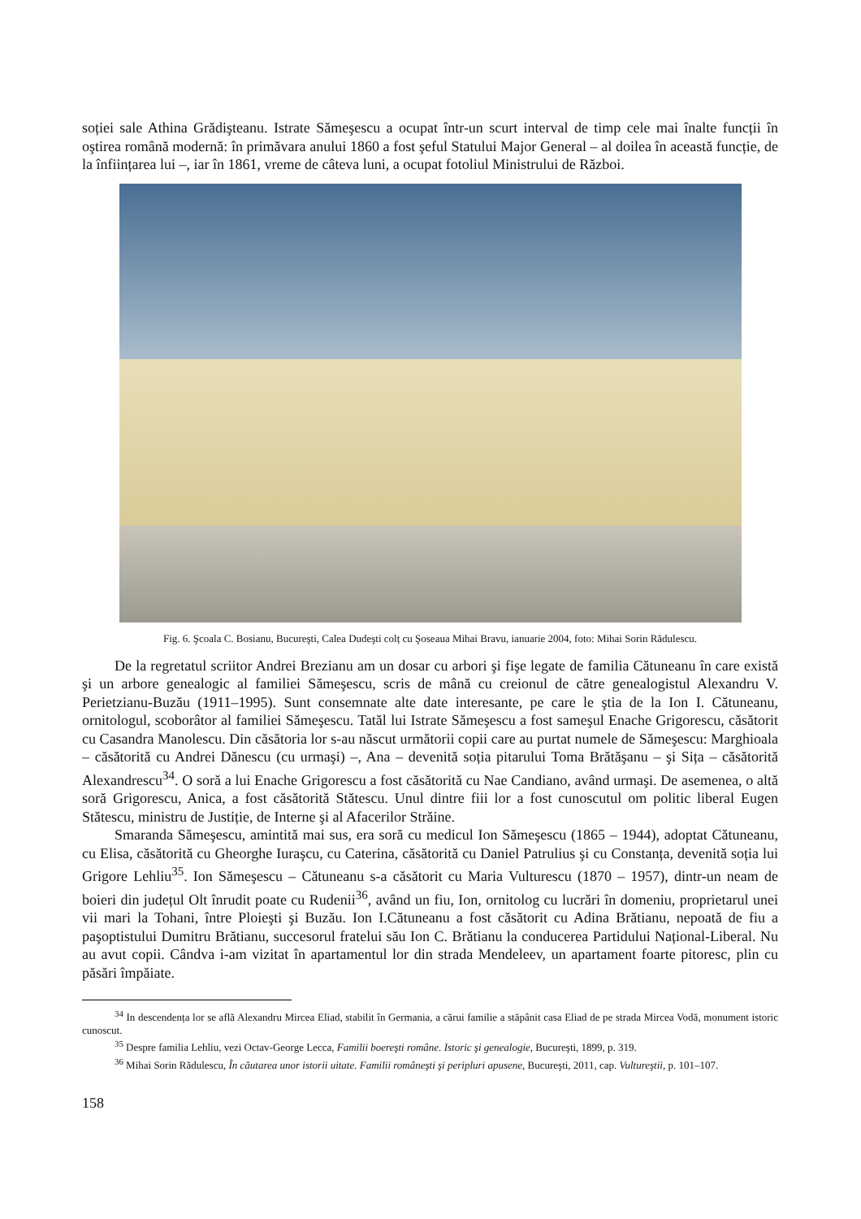soției sale Athina Grădişteanu. Istrate Sămeşescu a ocupat într-un scurt interval de timp cele mai înalte funcții în oştirea română modernă: în primăvara anului 1860 a fost şeful Statului Major General – al doilea în această funcție, de la înființarea lui –, iar în 1861, vreme de câteva luni, a ocupat fotoliul Ministrului de Război.
Fig. 6. Şcoala C. Bosianu, Bucureşti, Calea Dudeşti colț cu Şoseaua Mihai Bravu, ianuarie 2004, foto: Mihai Sorin Rădulescu.
De la regretatul scriitor Andrei Brezianu am un dosar cu arbori şi fişe legate de familia Cătuneanu în care există şi un arbore genealogic al familiei Sămeşescu, scris de mână cu creionul de către genealogistul Alexandru V. Perietzianu-Buzău (1911–1995). Sunt consemnate alte date interesante, pe care le ştia de la Ion I. Cătuneanu, ornitologul, scoborâtor al familiei Sămeşescu. Tatăl lui Istrate Sămeşescu a fost sameşul Enache Grigorescu, căsătorit cu Casandra Manolescu. Din căsătoria lor s-au născut următorii copii care au purtat numele de Sămeşescu: Marghioala – căsătorită cu Andrei Dănescu (cu urmaşi) –, Ana – devenită soția pitarului Toma Brătăşanu – şi Sița – căsătorită Alexandrescu<sup>34</sup>. O soră a lui Enache Grigorescu a fost căsătorită cu Nae Candiano, având urmaşi. De asemenea, o altă soră Grigorescu, Anica, a fost căsătorită Stătescu. Unul dintre fiii lor a fost cunoscutul om politic liberal Eugen Stătescu, ministru de Justiție, de Interne şi al Afacerilor Străine.
Smaranda Sămeşescu, amintită mai sus, era soră cu medicul Ion Sămeşescu (1865 – 1944), adoptat Cătuneanu, cu Elisa, căsătorită cu Gheorghe Iuraşcu, cu Caterina, căsătorită cu Daniel Patrulius şi cu Constanța, devenită soția lui Grigore Lehliu<sup>35</sup>. Ion Sămeşescu – Cătuneanu s-a căsătorit cu Maria Vulturescu (1870 – 1957), dintr-un neam de boieri din județul Olt înrudit poate cu Rudenii<sup>36</sup>, având un fiu, Ion, ornitolog cu lucrări în domeniu, proprietarul unei vii mari la Tohani, între Ploieşti şi Buzău. Ion I.Cătuneanu a fost căsătorit cu Adina Brătianu, nepoată de fiu a paşoptistului Dumitru Brătianu, succesorul fratelui său Ion C. Brătianu la conducerea Partidului Național-Liberal. Nu au avut copii. Cândva i-am vizitat în apartamentul lor din strada Mendeleev, un apartament foarte pitoresc, plin cu păsări împăiate.
<sup>34</sup> In descendența lor se află Alexandru Mircea Eliad, stabilit în Germania, a cărui familie a stăpânit casa Eliad de pe strada Mircea Vodă, monument istoric cunoscut.
<sup>35</sup> Despre familia Lehliu, vezi Octav-George Lecca, Familii boereşti române. Istoric şi genealogie, Bucureşti, 1899, p. 319.
<sup>36</sup> Mihai Sorin Rădulescu, În căutarea unor istorii uitate. Familii româneşti şi peripluri apusene, Bucureşti, 2011, cap. Vultureştii, p. 101–107.
158